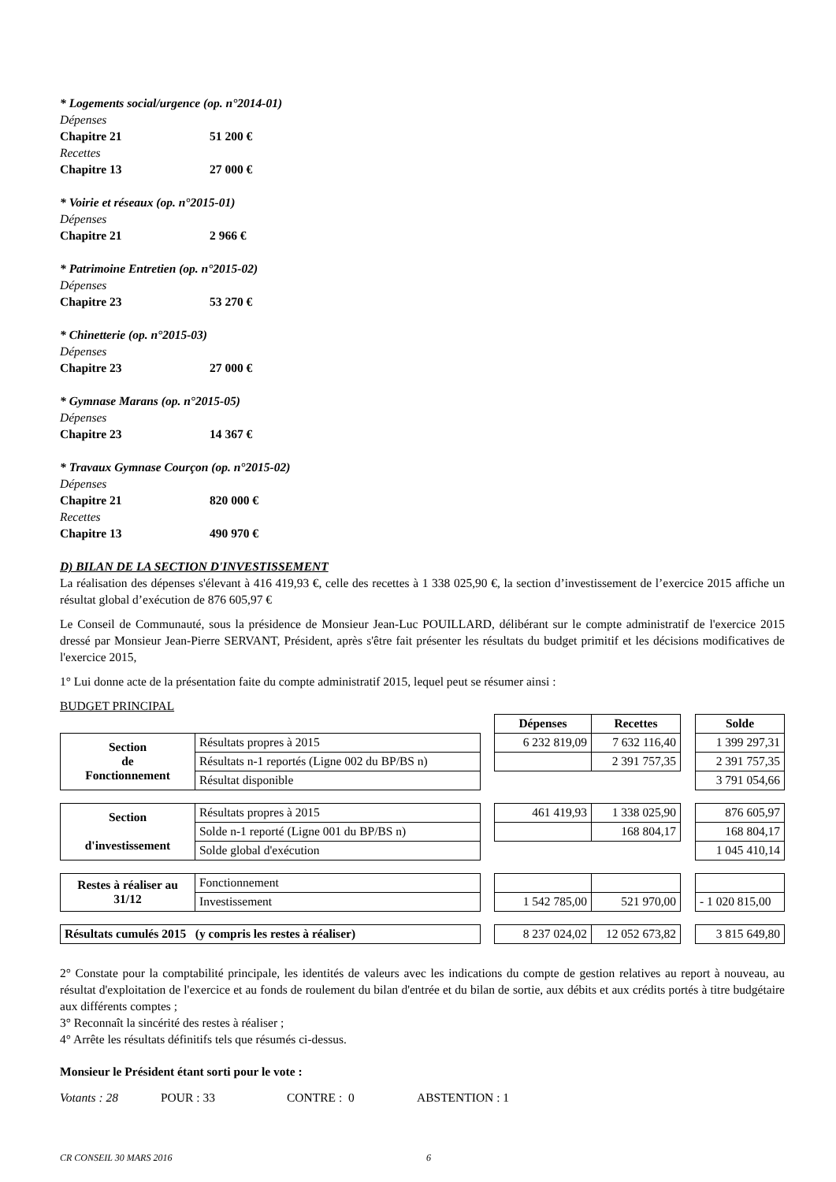* Logements social/urgence (op. n°2014-01)
Dépenses
Chapitre 21 51 200 €
Recettes
Chapitre 13 27 000 €
* Voirie et réseaux (op. n°2015-01)
Dépenses
Chapitre 21 2 966 €
* Patrimoine Entretien (op. n°2015-02)
Dépenses
Chapitre 23 53 270 €
* Chinetterie (op. n°2015-03)
Dépenses
Chapitre 23 27 000 €
* Gymnase Marans (op. n°2015-05)
Dépenses
Chapitre 23 14 367 €
* Travaux Gymnase Courçon (op. n°2015-02)
Dépenses
Chapitre 21 820 000 €
Recettes
Chapitre 13 490 970 €
D) BILAN DE LA SECTION D'INVESTISSEMENT
La réalisation des dépenses s'élevant à 416 419,93 €, celle des recettes à 1 338 025,90 €, la section d’investissement de l’exercice 2015 affiche un résultat global d’exécution de 876 605,97 €
Le Conseil de Communauté, sous la présidence de Monsieur Jean-Luc POUILLARD, délibérant sur le compte administratif de l'exercice 2015 dressé par Monsieur Jean-Pierre SERVANT, Président, après s'être fait présenter les résultats du budget primitif et les décisions modificatives de l'exercice 2015,
1° Lui donne acte de la présentation faite du compte administratif 2015, lequel peut se résumer ainsi :
BUDGET PRINCIPAL
| | | | Dépenses | Recettes | | Solde |
| Section de Fonctionnement | Résultats propres à 2015 | | 6 232 819,09 | 7 632 116,40 | | 1 399 297,31 |
| | Résultats n-1 reportés (Ligne 002 du BP/BS n) | | | 2 391 757,35 | | 2 391 757,35 |
| | Résultat disponible | | | | | 3 791 054,66 |
| Section d'investissement | Résultats propres à 2015 | | 461 419,93 | 1 338 025,90 | | 876 605,97 |
| | Solde n-1 reporté (Ligne 001 du BP/BS n) | | | 168 804,17 | | 168 804,17 |
| | Solde global d'exécution | | | | | 1 045 410,14 |
| Restes à réaliser au 31/12 | Fonctionnement | | | | | |
| | Investissement | | 1 542 785,00 | 521 970,00 | | - 1 020 815,00 |
| Résultats cumulés 2015 (y compris les restes à réaliser) | | | 8 237 024,02 | 12 052 673,82 | | 3 815 649,80 |
2° Constate pour la comptabilité principale, les identités de valeurs avec les indications du compte de gestion relatives au report à nouveau, au résultat d'exploitation de l'exercice et au fonds de roulement du bilan d'entrée et du bilan de sortie, aux débits et aux crédits portés à titre budgétaire aux différents comptes ;
3° Reconnaît la sincérité des restes à réaliser ;
4° Arrête les résultats définitifs tels que résumés ci-dessus.
Monsieur le Président étant sorti pour le vote :
Votants : 28 POUR : 33 CONTRE : 0 ABSTENTION : 1
CR CONSEIL 30 MARS 2016 6